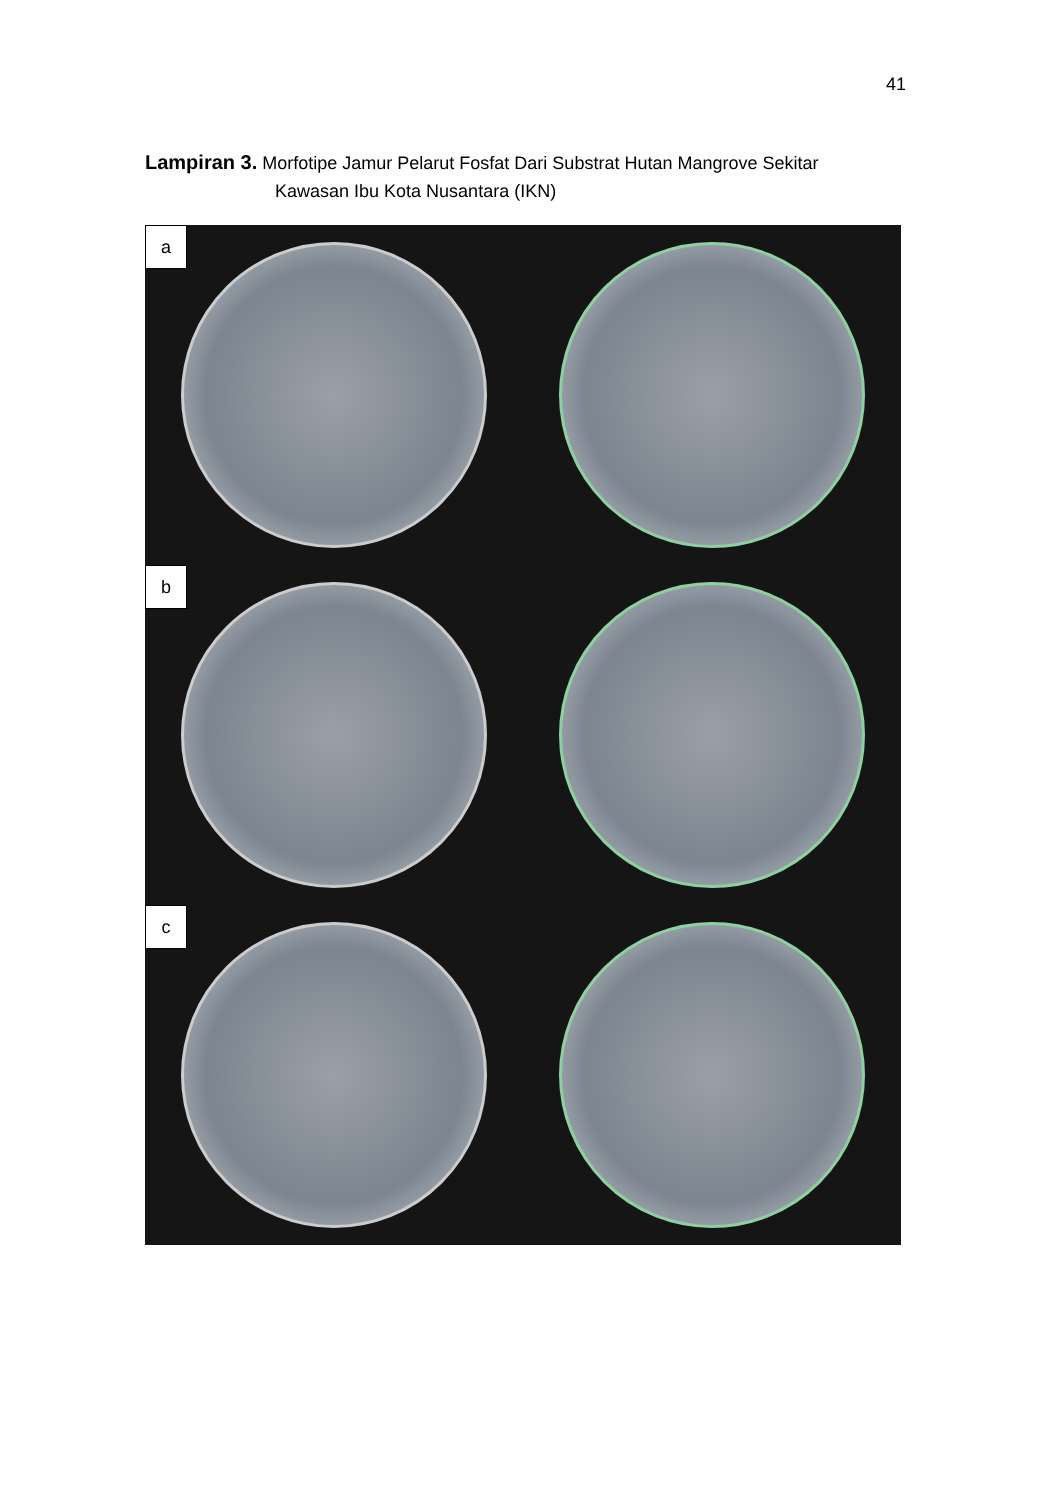41
Lampiran 3. Morfotipe Jamur Pelarut Fosfat Dari Substrat Hutan Mangrove Sekitar
Kawasan Ibu Kota Nusantara (IKN)
a
b
c